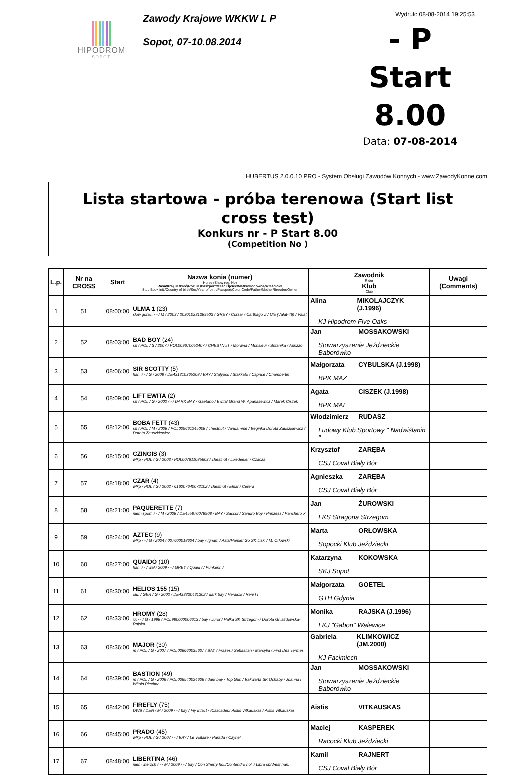HIPODROM
SOPOT
Zawody Krajowe WKKW L P
Sopot, 07-10.08.2014
Wydruk: 08-08-2014 19:25:53
- P
Start
8.00
Data: 07-08-2014
HUBERTUS 2.0.0.10 PRO - System Obsługi Zawodów Konnych - www.ZawodyKonne.com
Lista startowa - próba terenowa (Start list cross test)
Konkurs nr - P Start 8.00
(Competition No )
| L.p. | Nr na CROSS | Start | Nazwa konia (numer) Horse (Show reg. No) Rasa/Kraj ur./Płeć/Rok ur./Paszport/Maść Ojciec/Matka/Hodowca/Właściciel Stud Book init./Country of birth/Sex/Year of birth/Passport/Color Code/Father/Mother/Breeder/Owner | Zawodnik Rider Klub Club | Uwagi (Comments) |
| --- | --- | --- | --- | --- | --- |
| 1 | 51 | 08:00:00 | ULMA 1 (23) slow.gorac. / - / M / 2003 / 203010231389503 / GREY / Corsar / Carthago Z / Ula (Valat-46) / Valat | Alina MIKOLAJCZYK (J.1996) KJ Hipodrom Five Oaks | |
| 2 | 52 | 08:03:00 | BAD BOY (24) sp / POL / S / 2007 / POL009670052407 / CHESTNUT / Moravia / Monsieur / Britanika / Aprizzo | Jan MOSSAKOWSKI Stowarzyszenie Jeździeckie Baborówko | |
| 3 | 53 | 08:06:00 | SIR SCOTTY (5) han. / - / G / 2008 / DE431310365208 / BAY / Stalypso / Stakkato / Caprice / Chambertin | Małgorzata CYBULSKA (J.1998) BPK MAZ | |
| 4 | 54 | 08:09:00 | LIFT EWITA (2) sp / POL / G / 2002 / - / DARK BAY / Gaetano / Ewita/ Grand W. Apanasewicz / Marek Ciszek | Agata CISZEK (J.1998) BPK MAL | |
| 5 | 55 | 08:12:00 | BOBA FETT (43) sp / POL / M / 2008 / POL009661245008 / chestnut / Vandamme / Beginka Dorota Zauszkiewicz / Dorota Zauszkiewicz | Włodzimierz RUDASZ Ludowy Klub Sportowy " Nadwiślanin " | |
| 6 | 56 | 08:15:00 | CZINGIS (3) wlkp / POL / G / 2003 / POL007611085603 / chestnut / Likedeeler / Czacza | Krzysztof ZARĘBA CSJ Coval Biały Bór | |
| 7 | 57 | 08:18:00 | CZAR (4) wlkp / POL / G / 2002 / 616007640072102 / chestnut / Elpar / Cerera | Agnieszka ZARĘBA CSJ Coval Biały Bór | |
| 8 | 58 | 08:21:00 | PAQUERETTE (7) niem.sport. / - / M / 2008 / DE455870078908 / BAY / Saccor / Sandro Boy / Prinzess / Panchero X | Jan ŻUROWSKI LKS Stragona Strzegom | |
| 9 | 59 | 08:24:00 | AZTEC (9) wlkp / - / G / 2004 / 007600018604 / bay / Ignam / Asta/Hamlet Go SK Liski / M. Orłowski | Marta ORŁOWSKA Sopocki Klub Jeździecki | |
| 10 | 60 | 08:27:00 | QUAIDO (10) han. / - / wał / 2009 / - / GREY / Quaid / / Punkerin / | Katarzyna KOKOWSKA SKJ Sopot | |
| 11 | 61 | 08:30:00 | HELIOS 155 (15) old. / GER / G / 2002 / DE433330431302 / dark bay / Heraldik / Reni I I | Małgorzata GOETEL GTH Gdynia | |
| 12 | 62 | 08:33:00 | HROMY (28) xx / - / G / 1998 / POL980000006613 / bay / Juror / Halka SK Strzegom / Dorota Gniazdowska-Rajska | Monika RAJSKA (J.1996) LKJ "Gabon" Walewice | |
| 13 | 63 | 08:36:00 | MAJOR (30) m / POL / G / 2007 / POL006660035607 / BAY / Frazes / Sebastian / Marsylia / First Des Termes | Gabriela KLIMKOWICZ (JM.2000) KJ Facimiech | |
| 14 | 64 | 08:39:00 | BASTION (49) m / POL / G / 2006 / POL006540024606 / dark bay / Top Gun / Bakwarta SK Ochaby / Joanna i Witold Piechna | Jan MOSSAKOWSKI Stowarzyszenie Jeździeckie Baborówko | |
| 15 | 65 | 08:42:00 | FIREFLY (75) DWB / DEN / M / 2009 / - / bay / Fly Infact / /Cascadeur Aistis Vitkauskas / Aistis Vitkauskas | Aistis VITKAUSKAS | |
| 16 | 66 | 08:45:00 | PRADO (45) wlkp / POL / G / 2007 / - / BAY / Le Voltaire / Parada / Czynel | Maciej KASPEREK Racocki Klub Jeździecki | |
| 17 | 67 | 08:48:00 | LIBERTINA (46) niem.wierzch / - / M / 2009 / - / bay / Con Sherry hol./Contendro hol. / Libra sp/West han. | Kamil RAJNERT CSJ Coval Biały Bór | |